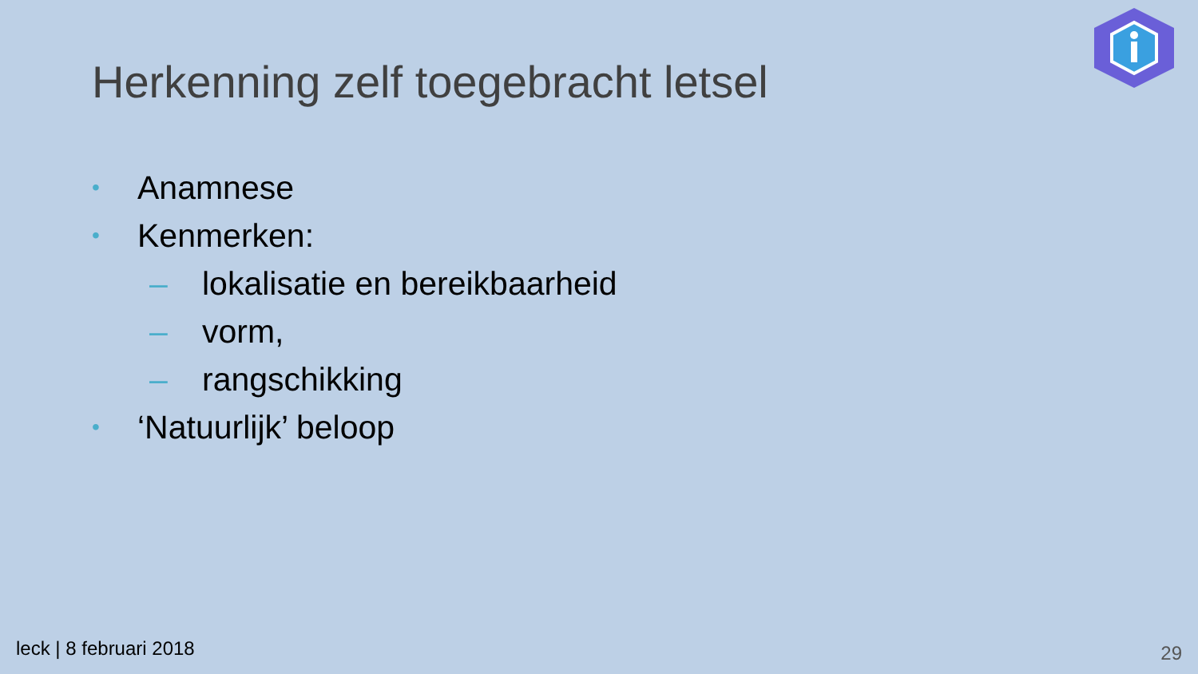Herkenning zelf toegebracht letsel
• Anamnese
• Kenmerken:
– lokalisatie en bereikbaarheid
– vorm,
– rangschikking
• ‘Natuurlijk’ beloop
leck | 8 februari 2018 29